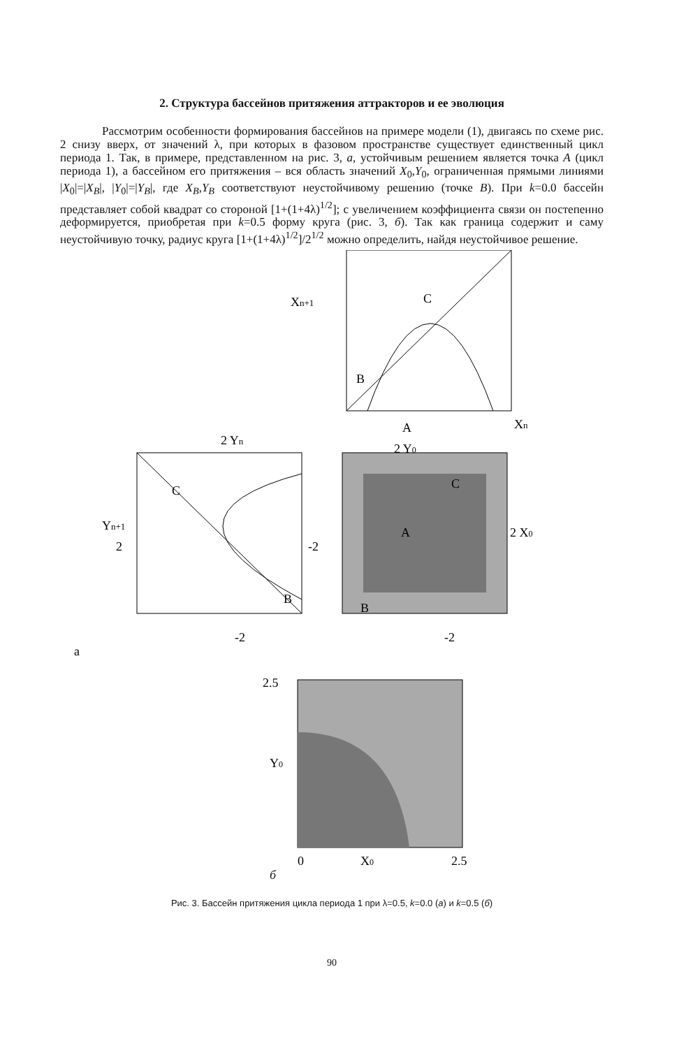2. Структура бассейнов притяжения аттракторов и ее эволюция
Рассмотрим особенности формирования бассейнов на примере модели (1), двигаясь по схеме рис. 2 снизу вверх, от значений λ, при которых в фазовом пространстве существует единственный цикл периода 1. Так, в примере, представленном на рис. 3, а, устойчивым решением является точка A (цикл периода 1), а бассейном его притяжения – вся область значений X<sub>0</sub>,Y<sub>0</sub>, ограниченная прямыми линиями |X<sub>0</sub>|=|X<sub>B</sub>|, |Y<sub>0</sub>|=|Y<sub>B</sub>|, где X<sub>B</sub>,Y<sub>B</sub> соответствуют неустойчивому решению (точке B). При k=0.0 бассейн представляет собой квадрат со стороной [1+(1+4λ)<sup>1/2</sup>]; с увеличением коэффициента связи он постепенно деформируется, приобретая при k=0.5 форму круга (рис. 3, б). Так как граница содержит и саму неустойчивую точку, радиус круга [1+(1+4λ)<sup>1/2</sup>]/2<sup>1/2</sup> можно определить, найдя неустойчивое решение.
Xn+1
C
B
Xn
A
A
2 Y0
2 X0
B
C
-2
C
B
2 Yn
Yn+1
2
-2
-2
a
2.5
Y0
0
X0
2.5
б
Рис. 3. Бассейн притяжения цикла периода 1 при λ=0.5, k=0.0 (а) и k=0.5 (б)
90